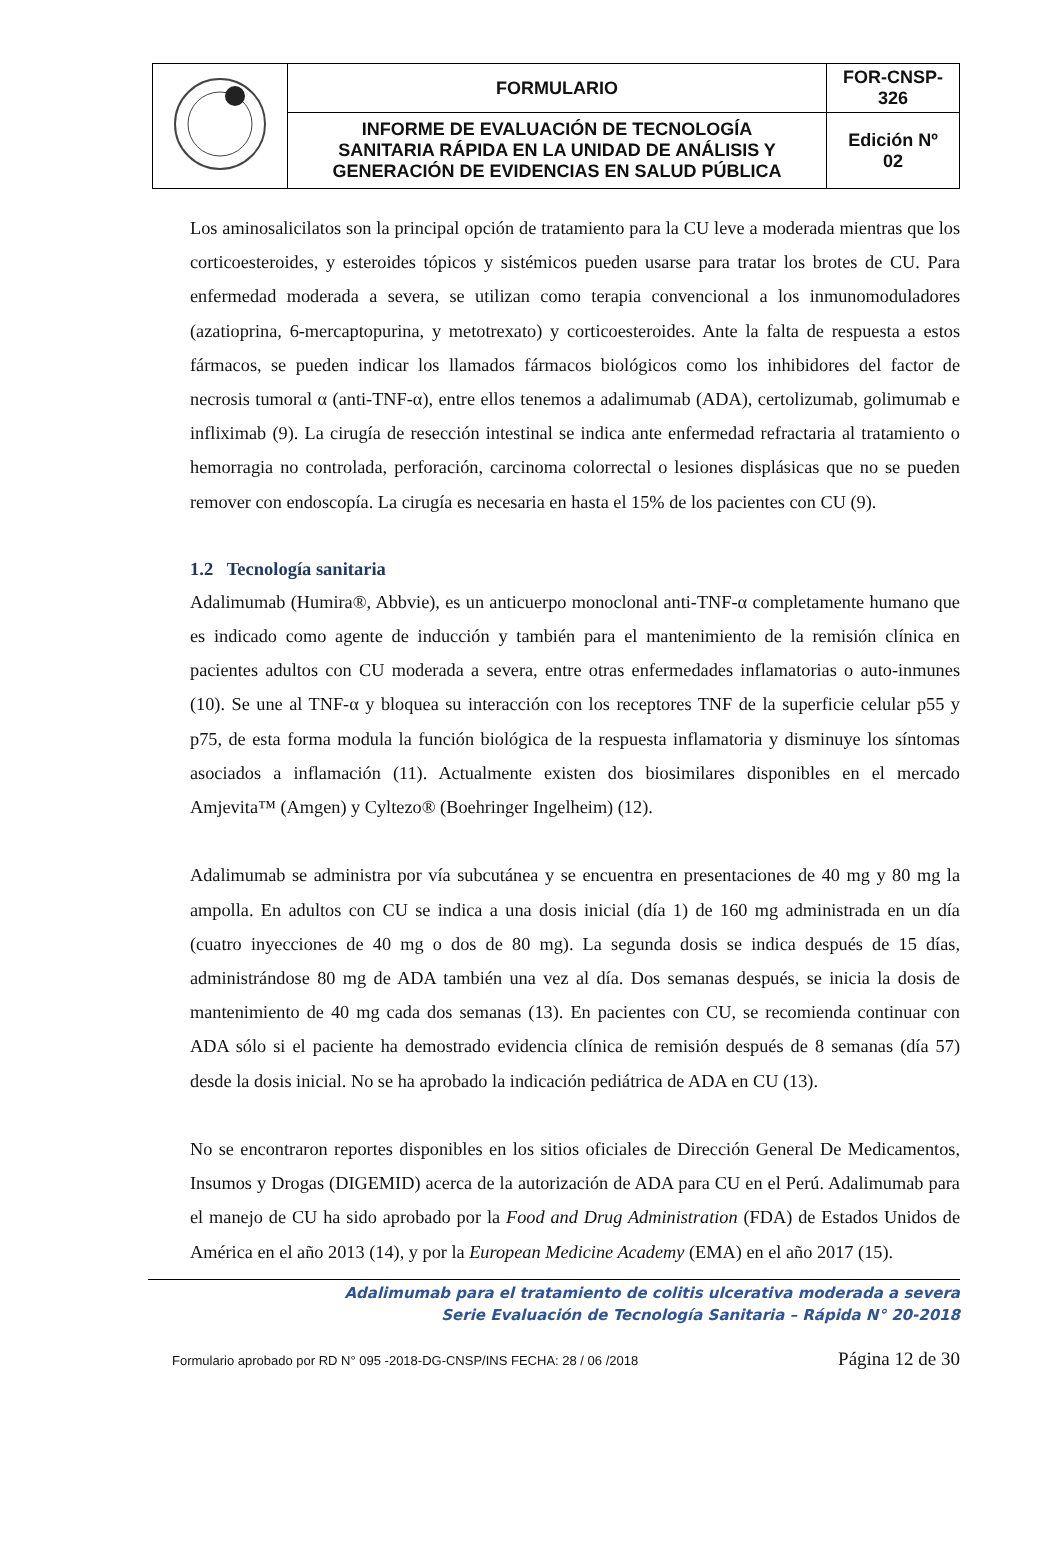| | FORMULARIO | FOR-CNSP- 326 |
| | INFORME DE EVALUACIÓN DE TECNOLOGÍA SANITARIA RÁPIDA EN LA UNIDAD DE ANÁLISIS Y GENERACIÓN DE EVIDENCIAS EN SALUD PÚBLICA | Edición Nº 02 |
Los aminosalicilatos son la principal opción de tratamiento para la CU leve a moderada mientras que los corticoesteroides, y esteroides tópicos y sistémicos pueden usarse para tratar los brotes de CU. Para enfermedad moderada a severa, se utilizan como terapia convencional a los inmunomoduladores (azatioprina, 6-mercaptopurina, y metotrexato) y corticoesteroides. Ante la falta de respuesta a estos fármacos, se pueden indicar los llamados fármacos biológicos como los inhibidores del factor de necrosis tumoral α (anti-TNF-α), entre ellos tenemos a adalimumab (ADA), certolizumab, golimumab e infliximab (9). La cirugía de resección intestinal se indica ante enfermedad refractaria al tratamiento o hemorragia no controlada, perforación, carcinoma colorrectal o lesiones displásicas que no se pueden remover con endoscopía. La cirugía es necesaria en hasta el 15% de los pacientes con CU (9).
1.2 Tecnología sanitaria
Adalimumab (Humira®, Abbvie), es un anticuerpo monoclonal anti-TNF-α completamente humano que es indicado como agente de inducción y también para el mantenimiento de la remisión clínica en pacientes adultos con CU moderada a severa, entre otras enfermedades inflamatorias o auto-inmunes (10). Se une al TNF-α y bloquea su interacción con los receptores TNF de la superficie celular p55 y p75, de esta forma modula la función biológica de la respuesta inflamatoria y disminuye los síntomas asociados a inflamación (11). Actualmente existen dos biosimilares disponibles en el mercado Amjevita™ (Amgen) y Cyltezo® (Boehringer Ingelheim) (12).
Adalimumab se administra por vía subcutánea y se encuentra en presentaciones de 40 mg y 80 mg la ampolla. En adultos con CU se indica a una dosis inicial (día 1) de 160 mg administrada en un día (cuatro inyecciones de 40 mg o dos de 80 mg). La segunda dosis se indica después de 15 días, administrándose 80 mg de ADA también una vez al día. Dos semanas después, se inicia la dosis de mantenimiento de 40 mg cada dos semanas (13). En pacientes con CU, se recomienda continuar con ADA sólo si el paciente ha demostrado evidencia clínica de remisión después de 8 semanas (día 57) desde la dosis inicial. No se ha aprobado la indicación pediátrica de ADA en CU (13).
No se encontraron reportes disponibles en los sitios oficiales de Dirección General De Medicamentos, Insumos y Drogas (DIGEMID) acerca de la autorización de ADA para CU en el Perú. Adalimumab para el manejo de CU ha sido aprobado por la Food and Drug Administration (FDA) de Estados Unidos de América en el año 2013 (14), y por la European Medicine Academy (EMA) en el año 2017 (15).
Adalimumab para el tratamiento de colitis ulcerativa moderada a severa
Serie Evaluación de Tecnología Sanitaria – Rápida N° 20-2018
Formulario aprobado por RD N° 095 -2018-DG-CNSP/INS FECHA: 28 / 06 /2018 Página 12 de 30